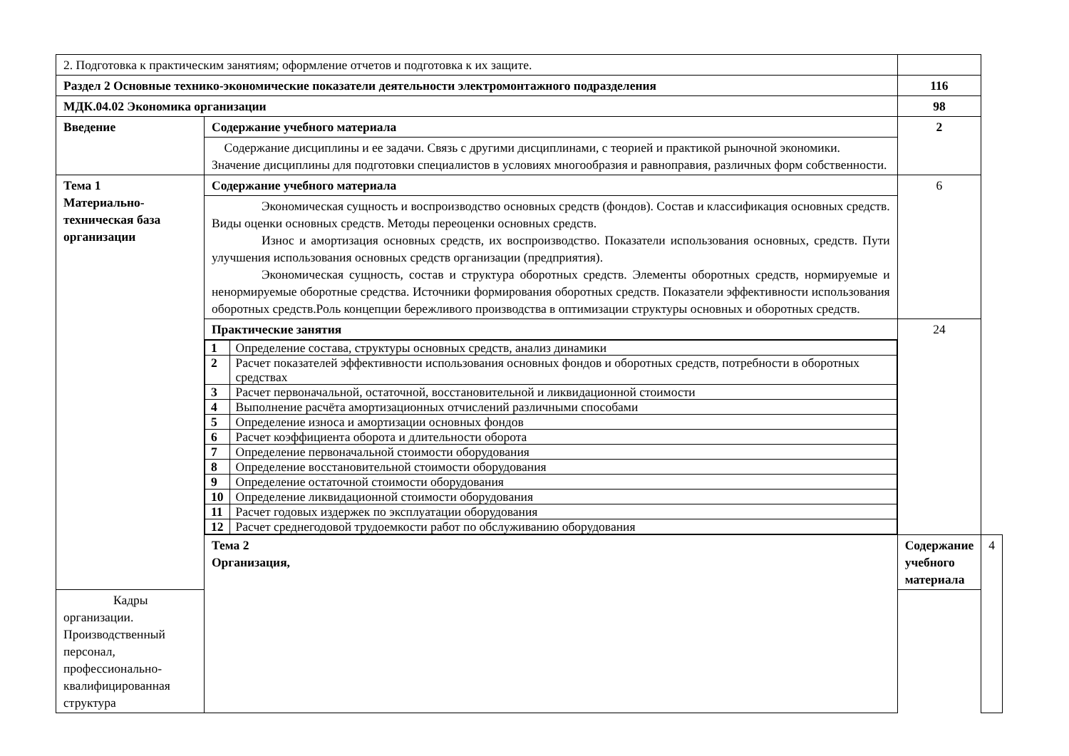| 2. Подготовка к практическим занятиям; оформление отчетов и подготовка к их защите. | | | |
| Раздел 2 Основные технико-экономические показатели деятельности электромонтажного подразделения | | 116 | |
| МДК.04.02 Экономика организации | | 98 | |
| Введение | Содержание учебного материала | 2 | |
| | Содержание дисциплины и ее задачи. Связь с другими дисциплинами, с теорией и практикой рыночной экономики. Значение дисциплины для подготовки специалистов в условиях многообразия и равноправия, различных форм собственности. | | |
| Тема 1 Материально-техническая база организации | Содержание учебного материала | 6 | |
| | Экономическая сущность и воспроизводство основных средств (фондов). Состав и классификация основных средств. Виды оценки основных средств. Методы переоценки основных средств. Износ и амортизация основных средств, их воспроизводство. Показатели использования основных, средств. Пути улучшения использования основных средств организации (предприятия). Экономическая сущность, состав и структура оборотных средств. Элементы оборотных средств, нормируемые и ненормируемые оборотные средства. Источники формирования оборотных средств. Показатели эффективности использования оборотных средств.Роль концепции бережливого производства в оптимизации структуры основных и оборотных средств. | | |
| | Практические занятия / 1 / Определение состава, структуры основных средств, анализ динамики / / 2 / Расчет показателей эффективности использования основных фондов и оборотных средств, потребности в оборотных средствах / / 3 / Расчет первоначальной, остаточной, восстановительной и ликвидационной стоимости / / 4 / Выполнение расчёта амортизационных отчислений различными способами / / 5 / Определение износа и амортизации основных фондов / / 6 / Расчет коэффициента оборота и длительности оборота / / 7 / Определение первоначальной стоимости оборудования / / 8 / Определение восстановительной стоимости оборудования / / 9 / Определение остаточной стоимости оборудования / / 10 / Определение ликвидационной стоимости оборудования / / 11 / Расчет годовых издержек по эксплуатации оборудования / / 12 / Расчет среднегодовой трудоемкости работ по обслуживанию оборудования / | 24 | |
| | Тема 2 Организация, | Содержание учебного материала | 4 |
| Кадры организации. Производственный персонал, профессионально-квалифицированная структура | | | |